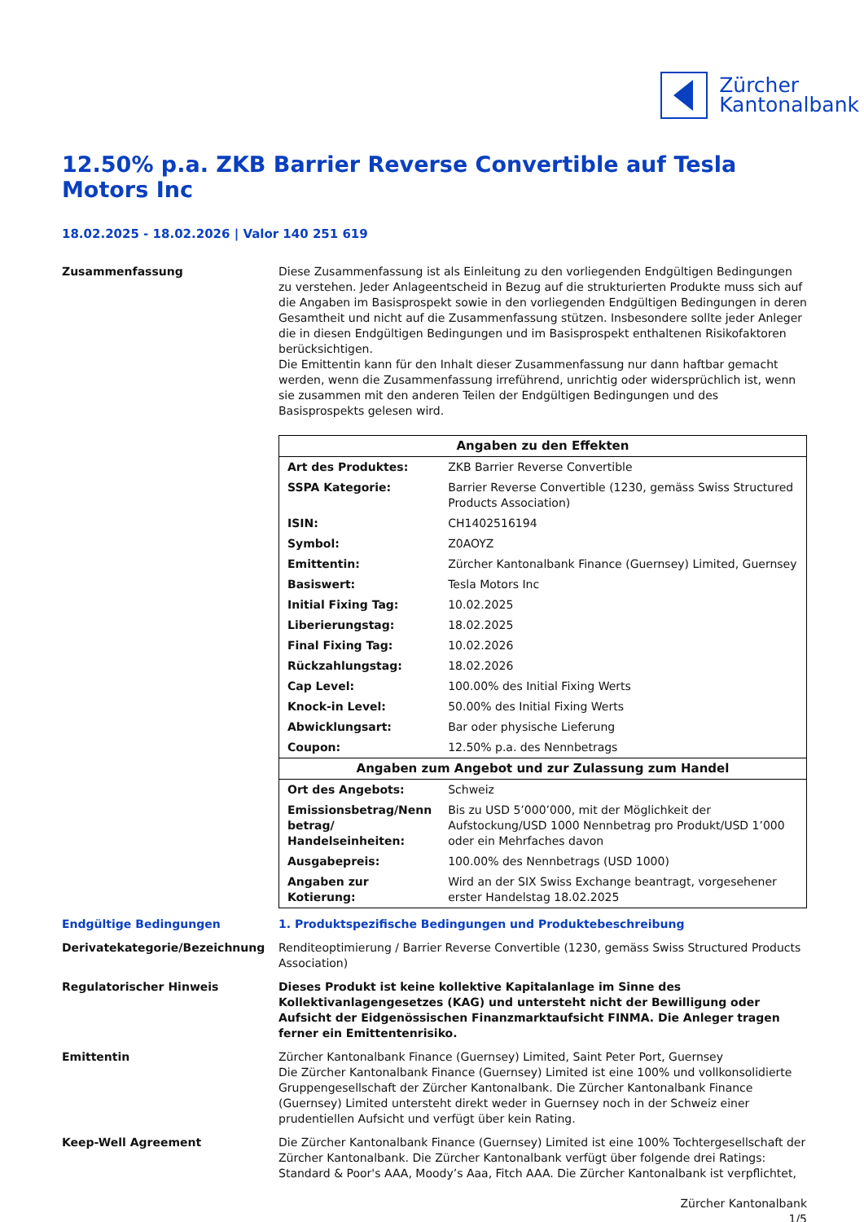Zürcher
Kantonalbank
12.50% p.a. ZKB Barrier Reverse Convertible auf Tesla Motors Inc
18.02.2025 - 18.02.2026 | Valor 140 251 619
Zusammenfassung Diese Zusammenfassung ist als Einleitung zu den vorliegenden Endgültigen Bedingungen zu verstehen. Jeder Anlageentscheid in Bezug auf die strukturierten Produkte muss sich auf die Angaben im Basisprospekt sowie in den vorliegenden Endgültigen Bedingungen in deren Gesamtheit und nicht auf die Zusammenfassung stützen. Insbesondere sollte jeder Anleger die in diesen Endgültigen Bedingungen und im Basisprospekt enthaltenen Risikofaktoren berücksichtigen.
Die Emittentin kann für den Inhalt dieser Zusammenfassung nur dann haftbar gemacht werden, wenn die Zusammenfassung irreführend, unrichtig oder widersprüchlich ist, wenn sie zusammen mit den anderen Teilen der Endgültigen Bedingungen und des Basisprospekts gelesen wird.
| Angaben zu den Effekten | |
| --- | --- |
| Art des Produktes: | ZKB Barrier Reverse Convertible |
| SSPA Kategorie: | Barrier Reverse Convertible (1230, gemäss Swiss Structured Products Association) |
| ISIN: | CH1402516194 |
| Symbol: | Z0AOYZ |
| Emittentin: | Zürcher Kantonalbank Finance (Guernsey) Limited, Guernsey |
| Basiswert: | Tesla Motors Inc |
| Initial Fixing Tag: | 10.02.2025 |
| Liberierungstag: | 18.02.2025 |
| Final Fixing Tag: | 10.02.2026 |
| Rückzahlungstag: | 18.02.2026 |
| Cap Level: | 100.00% des Initial Fixing Werts |
| Knock-in Level: | 50.00% des Initial Fixing Werts |
| Abwicklungsart: | Bar oder physische Lieferung |
| Coupon: | 12.50% p.a. des Nennbetrags |
| Angaben zum Angebot und zur Zulassung zum Handel | |
| Ort des Angebots: | Schweiz |
| Emissionsbetrag/Nenn betrag/ Handelseinheiten: | Bis zu USD 5’000’000, mit der Möglichkeit der Aufstockung/USD 1000 Nennbetrag pro Produkt/USD 1’000 oder ein Mehrfaches davon |
| Ausgabepreis: | 100.00% des Nennbetrags (USD 1000) |
| Angaben zur Kotierung: | Wird an der SIX Swiss Exchange beantragt, vorgesehener erster Handelstag 18.02.2025 |
Endgültige Bedingungen 1. Produktspezifische Bedingungen und Produktebeschreibung
Derivatekategorie/Bezeichnung Renditeoptimierung / Barrier Reverse Convertible (1230, gemäss Swiss Structured Products Association)
Regulatorischer Hinweis Dieses Produkt ist keine kollektive Kapitalanlage im Sinne des Kollektivanlagengesetzes (KAG) und untersteht nicht der Bewilligung oder Aufsicht der Eidgenössischen Finanzmarktaufsicht FINMA. Die Anleger tragen ferner ein Emittentenrisiko.
Emittentin Zürcher Kantonalbank Finance (Guernsey) Limited, Saint Peter Port, Guernsey
Die Zürcher Kantonalbank Finance (Guernsey) Limited ist eine 100% und vollkonsolidierte Gruppengesellschaft der Zürcher Kantonalbank. Die Zürcher Kantonalbank Finance (Guernsey) Limited untersteht direkt weder in Guernsey noch in der Schweiz einer prudentiellen Aufsicht und verfügt über kein Rating.
Keep-Well Agreement Die Zürcher Kantonalbank Finance (Guernsey) Limited ist eine 100% Tochtergesellschaft der Zürcher Kantonalbank. Die Zürcher Kantonalbank verfügt über folgende drei Ratings: Standard & Poor's AAA, Moody’s Aaa, Fitch AAA. Die Zürcher Kantonalbank ist verpflichtet,
Zürcher Kantonalbank
1/5